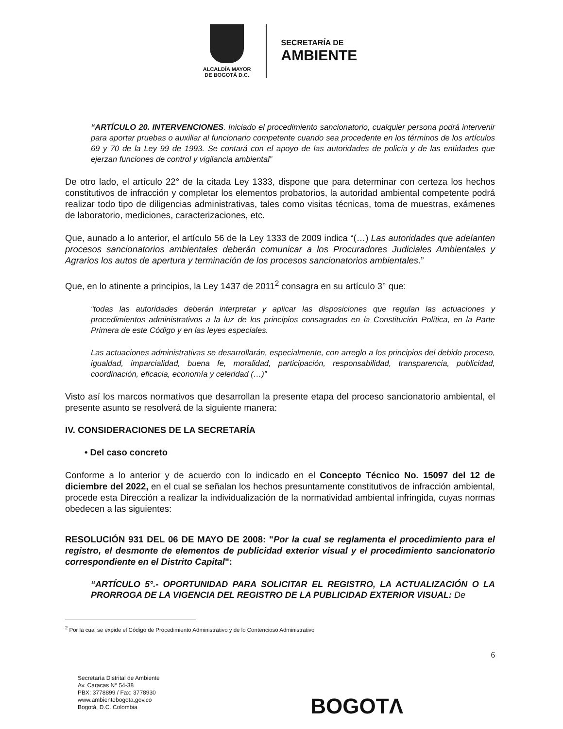ALCALDÍA MAYOR
DE BOGOTÁ D.C.
SECRETARÍA DE
AMBIENTE
“ARTÍCULO 20. INTERVENCIONES. Iniciado el procedimiento sancionatorio, cualquier persona podrá intervenir para aportar pruebas o auxiliar al funcionario competente cuando sea procedente en los términos de los artículos 69 y 70 de la Ley 99 de 1993. Se contará con el apoyo de las autoridades de policía y de las entidades que ejerzan funciones de control y vigilancia ambiental”
De otro lado, el artículo 22° de la citada Ley 1333, dispone que para determinar con certeza los hechos constitutivos de infracción y completar los elementos probatorios, la autoridad ambiental competente podrá realizar todo tipo de diligencias administrativas, tales como visitas técnicas, toma de muestras, exámenes de laboratorio, mediciones, caracterizaciones, etc.
Que, aunado a lo anterior, el artículo 56 de la Ley 1333 de 2009 indica “(…) Las autoridades que adelanten procesos sancionatorios ambientales deberán comunicar a los Procuradores Judiciales Ambientales y Agrarios los autos de apertura y terminación de los procesos sancionatorios ambientales.”
Que, en lo atinente a principios, la Ley 1437 de 2011<sup>2</sup> consagra en su artículo 3° que:
“todas las autoridades deberán interpretar y aplicar las disposiciones que regulan las actuaciones y procedimientos administrativos a la luz de los principios consagrados en la Constitución Política, en la Parte Primera de este Código y en las leyes especiales.
Las actuaciones administrativas se desarrollarán, especialmente, con arreglo a los principios del debido proceso, igualdad, imparcialidad, buena fe, moralidad, participación, responsabilidad, transparencia, publicidad, coordinación, eficacia, economía y celeridad (…)”
Visto así los marcos normativos que desarrollan la presente etapa del proceso sancionatorio ambiental, el presente asunto se resolverá de la siguiente manera:
IV. CONSIDERACIONES DE LA SECRETARÍA
• Del caso concreto
Conforme a lo anterior y de acuerdo con lo indicado en el Concepto Técnico No. 15097 del 12 de diciembre del 2022, en el cual se señalan los hechos presuntamente constitutivos de infracción ambiental, procede esta Dirección a realizar la individualización de la normatividad ambiental infringida, cuyas normas obedecen a las siguientes:
RESOLUCIÓN 931 DEL 06 DE MAYO DE 2008: "Por la cual se reglamenta el procedimiento para el registro, el desmonte de elementos de publicidad exterior visual y el procedimiento sancionatorio correspondiente en el Distrito Capital":
“ARTÍCULO 5°.- OPORTUNIDAD PARA SOLICITAR EL REGISTRO, LA ACTUALIZACIÓN O LA PRORROGA DE LA VIGENCIA DEL REGISTRO DE LA PUBLICIDAD EXTERIOR VISUAL: De
<sup>2</sup> Por la cual se expide el Código de Procedimiento Administrativo y de lo Contencioso Administrativo
6
Secretaría Distrital de Ambiente
Av. Caracas N° 54-38
PBX: 3778899 / Fax: 3778930
www.ambientebogota.gov.co
Bogotá, D.C. Colombia
BOGOTΛ